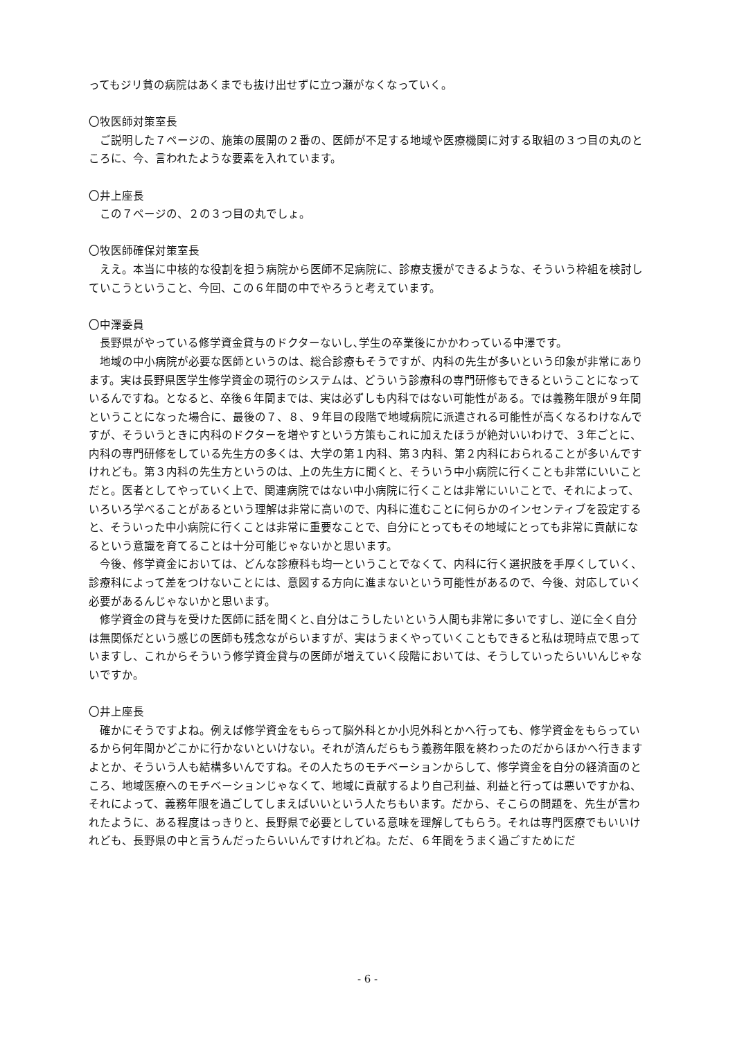ってもジリ貧の病院はあくまでも抜け出せずに立つ瀬がなくなっていく。
〇牧医師対策室長
ご説明した７ページの、施策の展開の２番の、医師が不足する地域や医療機関に対する取組の３つ目の丸のところに、今、言われたような要素を入れています。
〇井上座長
この７ページの、２の３つ目の丸でしょ。
〇牧医師確保対策室長
ええ。本当に中核的な役割を担う病院から医師不足病院に、診療支援ができるような、そういう枠組を検討していこうということ、今回、この６年間の中でやろうと考えています。
〇中澤委員
長野県がやっている修学資金貸与のドクターないし､学生の卒業後にかかわっている中澤です。
地域の中小病院が必要な医師というのは、総合診療もそうですが、内科の先生が多いという印象が非常にあります。実は長野県医学生修学資金の現行のシステムは、どういう診療科の専門研修もできるということになっているんですね。となると、卒後６年間までは、実は必ずしも内科ではない可能性がある。では義務年限が９年間ということになった場合に、最後の７、８、９年目の段階で地域病院に派遣される可能性が高くなるわけなんですが、そういうときに内科のドクターを増やすという方策もこれに加えたほうが絶対いいわけで、３年ごとに、内科の専門研修をしている先生方の多くは、大学の第１内科、第３内科、第２内科におられることが多いんですけれども。第３内科の先生方というのは、上の先生方に聞くと、そういう中小病院に行くことも非常にいいことだと。医者としてやっていく上で、関連病院ではない中小病院に行くことは非常にいいことで、それによって、いろいろ学べることがあるという理解は非常に高いので、内科に進むことに何らかのインセンティブを設定すると、そういった中小病院に行くことは非常に重要なことで、自分にとってもその地域にとっても非常に貢献になるという意識を育てることは十分可能じゃないかと思います。
今後、修学資金においては、どんな診療科も均一ということでなくて、内科に行く選択肢を手厚くしていく、診療科によって差をつけないことには、意図する方向に進まないという可能性があるので、今後、対応していく必要があるんじゃないかと思います。
修学資金の貸与を受けた医師に話を聞くと､自分はこうしたいという人間も非常に多いですし、逆に全く自分は無関係だという感じの医師も残念ながらいますが、実はうまくやっていくこともできると私は現時点で思っていますし、これからそういう修学資金貸与の医師が増えていく段階においては、そうしていったらいいんじゃないですか。
〇井上座長
確かにそうですよね。例えば修学資金をもらって脳外科とか小児外科とかへ行っても、修学資金をもらっているから何年間かどこかに行かないといけない。それが済んだらもう義務年限を終わったのだからほかへ行きますよとか、そういう人も結構多いんですね。その人たちのモチベーションからして、修学資金を自分の経済面のところ、地域医療へのモチベーションじゃなくて、地域に貢献するより自己利益、利益と行っては悪いですかね、それによって、義務年限を過ごしてしまえばいいという人たちもいます。だから、そこらの問題を、先生が言われたように、ある程度はっきりと、長野県で必要としている意味を理解してもらう。それは専門医療でもいいけれども、長野県の中と言うんだったらいいんですけれどね。ただ、６年間をうまく過ごすためにだ
- 6 -